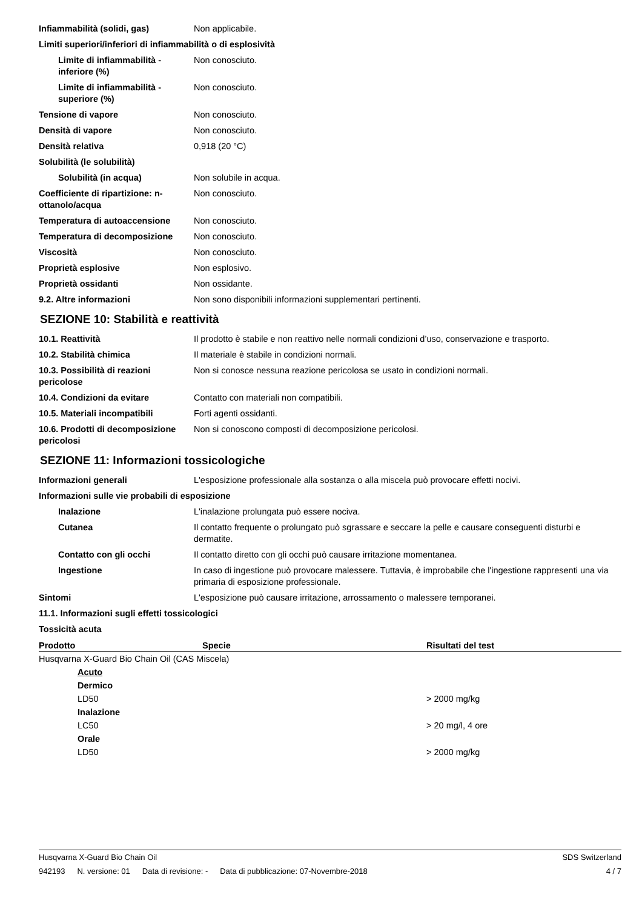Infiammabilità (solidi, gas) Non applicabile.
Limiti superiori/inferiori di infiammabilità o di esplosività
Limite di infiammabilità - inferiore (%)
Non conosciuto.
Limite di infiammabilità - superiore (%)
Non conosciuto.
Tensione di vapore Non conosciuto.
Densità di vapore Non conosciuto.
Densità relativa 0,918 (20 °C)
Solubilità (le solubilità)
Solubilità (in acqua) Non solubile in acqua.
Coefficiente di ripartizione: n-ottanolo/acqua
Non conosciuto.
Temperatura di autoaccensione Non conosciuto.
Temperatura di decomposizione Non conosciuto.
Viscosità Non conosciuto.
Proprietà esplosive Non esplosivo.
Proprietà ossidanti Non ossidante.
9.2. Altre informazioni Non sono disponibili informazioni supplementari pertinenti.
SEZIONE 10: Stabilità e reattività
10.1. Reattività Il prodotto è stabile e non reattivo nelle normali condizioni d’uso, conservazione e trasporto.
10.2. Stabilità chimica Il materiale è stabile in condizioni normali.
10.3. Possibilità di reazioni pericolose
Non si conosce nessuna reazione pericolosa se usato in condizioni normali.
10.4. Condizioni da evitare Contatto con materiali non compatibili.
10.5. Materiali incompatibili Forti agenti ossidanti.
10.6. Prodotti di decomposizione pericolosi
Non si conoscono composti di decomposizione pericolosi.
SEZIONE 11: Informazioni tossicologiche
Informazioni generali L'esposizione professionale alla sostanza o alla miscela può provocare effetti nocivi.
Informazioni sulle vie probabili di esposizione
Inalazione L'inalazione prolungata può essere nociva.
Cutanea Il contatto frequente o prolungato può sgrassare e seccare la pelle e causare conseguenti disturbi e dermatite.
Contatto con gli occhi Il contatto diretto con gli occhi può causare irritazione momentanea.
Ingestione In caso di ingestione può provocare malessere. Tuttavia, è improbabile che l'ingestione rappresenti una via primaria di esposizione professionale.
Sintomi L'esposizione può causare irritazione, arrossamento o malessere temporanei.
11.1. Informazioni sugli effetti tossicologici
Tossicità acuta
| Prodotto | Specie | Risultati del test |
| --- | --- | --- |
| Husqvarna X-Guard Bio Chain Oil (CAS Miscela) | | |
| Acuto | | |
| Dermico | | |
| LD50 | | > 2000 mg/kg |
| Inalazione | | |
| LC50 | | > 20 mg/l, 4 ore |
| Orale | | |
| LD50 | | > 2000 mg/kg |
Husqvarna X-Guard Bio Chain Oil SDS Switzerland
942193 N. versione: 01 Data di revisione: - Data di pubblicazione: 07-Novembre-2018
4 / 7